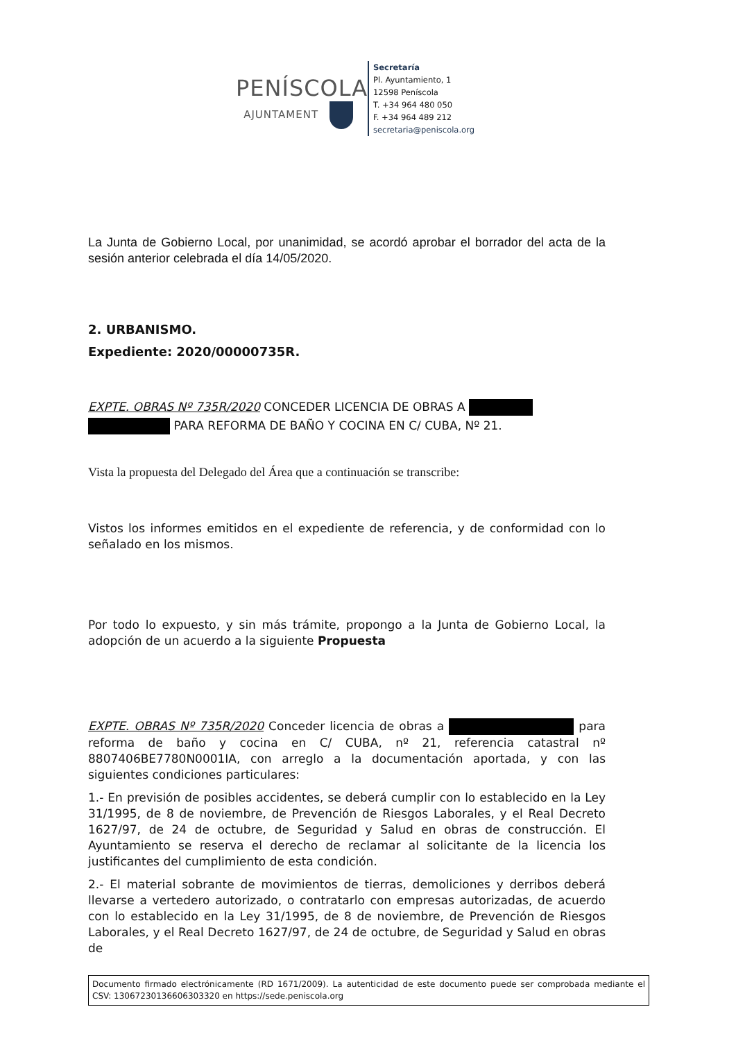PENÍSCOLA
AJUNTAMENT
Secretaría
Pl. Ayuntamiento, 1
12598 Peníscola
T. +34 964 480 050
F. +34 964 489 212
secretaria@peniscola.org
La Junta de Gobierno Local, por unanimidad, se acordó aprobar el borrador del acta de la sesión anterior celebrada el día 14/05/2020.
2. URBANISMO.
Expediente: 2020/00000735R.
EXPTE. OBRAS Nº 735R/2020 CONCEDER LICENCIA DE OBRAS A
PARA REFORMA DE BAÑO Y COCINA EN C/ CUBA, Nº 21.
Vista la propuesta del Delegado del Área que a continuación se transcribe:
Vistos los informes emitidos en el expediente de referencia, y de conformidad con lo señalado en los mismos.
Por todo lo expuesto, y sin más trámite, propongo a la Junta de Gobierno Local, la adopción de un acuerdo a la siguiente Propuesta
EXPTE. OBRAS Nº 735R/2020 Conceder licencia de obras a para reforma de baño y cocina en C/ CUBA, nº 21, referencia catastral nº 8807406BE7780N0001IA, con arreglo a la documentación aportada, y con las siguientes condiciones particulares:
1.- En previsión de posibles accidentes, se deberá cumplir con lo establecido en la Ley 31/1995, de 8 de noviembre, de Prevención de Riesgos Laborales, y el Real Decreto 1627/97, de 24 de octubre, de Seguridad y Salud en obras de construcción. El Ayuntamiento se reserva el derecho de reclamar al solicitante de la licencia los justificantes del cumplimiento de esta condición.
2.- El material sobrante de movimientos de tierras, demoliciones y derribos deberá llevarse a vertedero autorizado, o contratarlo con empresas autorizadas, de acuerdo con lo establecido en la Ley 31/1995, de 8 de noviembre, de Prevención de Riesgos Laborales, y el Real Decreto 1627/97, de 24 de octubre, de Seguridad y Salud en obras de
Documento firmado electrónicamente (RD 1671/2009). La autenticidad de este documento puede ser comprobada mediante el CSV: 13067230136606303320 en https://sede.peniscola.org